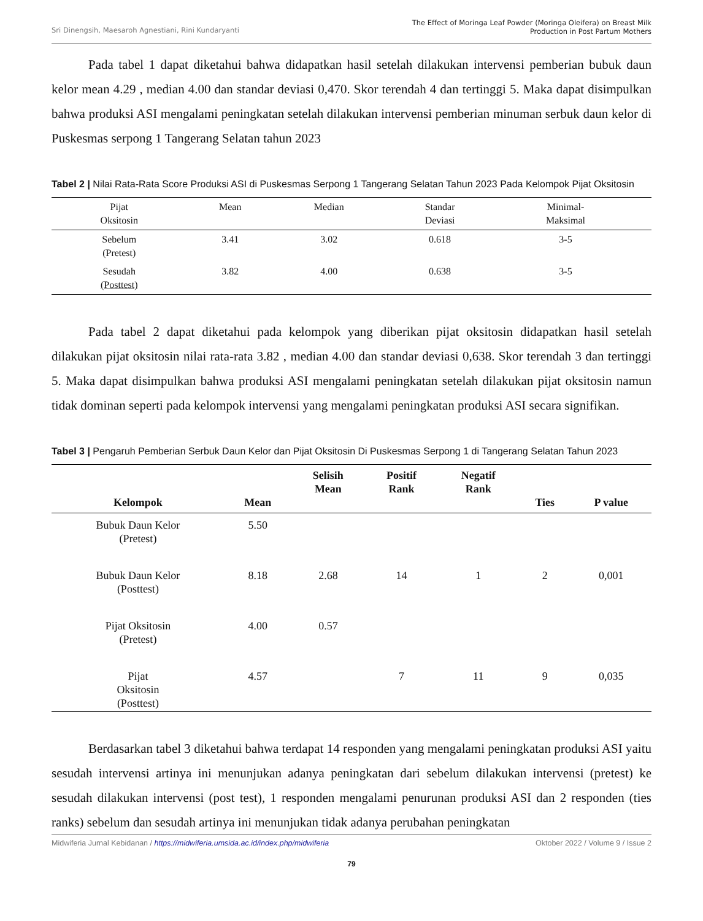Sri Dinengsih, Maesaroh Agnestiani, Rini Kundaryanti
The Effect of Moringa Leaf Powder (Moringa Oleifera) on Breast Milk
Production in Post Partum Mothers
Pada tabel 1 dapat diketahui bahwa didapatkan hasil setelah dilakukan intervensi pemberian bubuk daun kelor mean 4.29 , median 4.00 dan standar deviasi 0,470. Skor terendah 4 dan tertinggi 5. Maka dapat disimpulkan bahwa produksi ASI mengalami peningkatan setelah dilakukan intervensi pemberian minuman serbuk daun kelor di Puskesmas serpong 1 Tangerang Selatan tahun 2023
Tabel 2 | Nilai Rata-Rata Score Produksi ASI di Puskesmas Serpong 1 Tangerang Selatan Tahun 2023 Pada Kelompok Pijat Oksitosin
| Pijat Oksitosin | Mean | Median | Standar Deviasi | Minimal- Maksimal | |
| --- | --- | --- | --- | --- | --- |
| Sebelum (Pretest) | 3.41 | 3.02 | 0.618 | 3-5 | |
| Sesudah (Posttest) | 3.82 | 4.00 | 0.638 | 3-5 | |
Pada tabel 2 dapat diketahui pada kelompok yang diberikan pijat oksitosin didapatkan hasil setelah dilakukan pijat oksitosin nilai rata-rata 3.82 , median 4.00 dan standar deviasi 0,638. Skor terendah 3 dan tertinggi 5. Maka dapat disimpulkan bahwa produksi ASI mengalami peningkatan setelah dilakukan pijat oksitosin namun tidak dominan seperti pada kelompok intervensi yang mengalami peningkatan produksi ASI secara signifikan.
Tabel 3 | Pengaruh Pemberian Serbuk Daun Kelor dan Pijat Oksitosin Di Puskesmas Serpong 1 di Tangerang Selatan Tahun 2023
| Kelompok | Mean | Selisih Mean | Positif Rank | Negatif Rank | Ties | P value |
| --- | --- | --- | --- | --- | --- | --- |
| Bubuk Daun Kelor (Pretest) | 5.50 | | | | | |
| Bubuk Daun Kelor (Posttest) | 8.18 | 2.68 | 14 | 1 | 2 | 0,001 |
| Pijat Oksitosin (Pretest) | 4.00 | 0.57 | | | | |
| Pijat Oksitosin (Posttest) | 4.57 | | 7 | 11 | 9 | 0,035 |
Berdasarkan tabel 3 diketahui bahwa terdapat 14 responden yang mengalami peningkatan produksi ASI yaitu sesudah intervensi artinya ini menunjukan adanya peningkatan dari sebelum dilakukan intervensi (pretest) ke sesudah dilakukan intervensi (post test), 1 responden mengalami penurunan produksi ASI dan 2 responden (ties ranks) sebelum dan sesudah artinya ini menunjukan tidak adanya perubahan peningkatan
Midwiferia Jurnal Kebidanan / https://midwiferia.umsida.ac.id/index.php/midwiferia
Oktober 2022 / Volume 9 / Issue 2
79